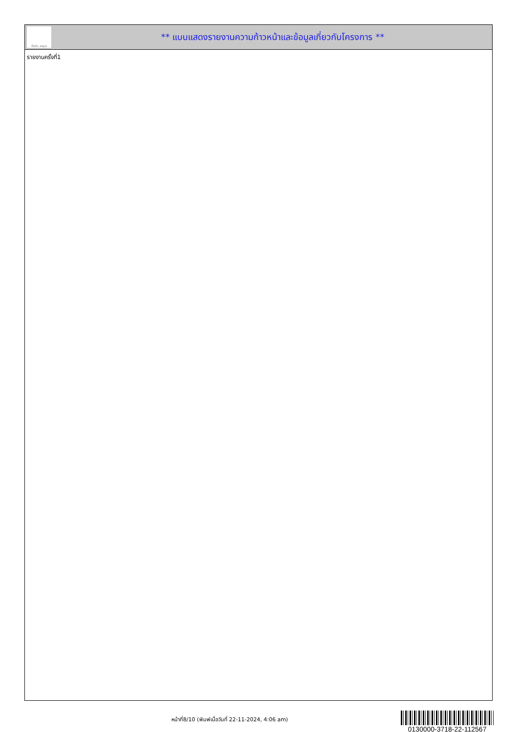ทั้งชีวิต..เราดูแล
** แบบแสดงรายงานความก้าวหน้าและข้อมูลเกี่ยวกับโครงการ **
รายงานครั้งที่1
หน้าที่8/10 (พิมพ์เมื่อวันที่ 22-11-2024, 4:06 am)
0130000-3718-22-112567